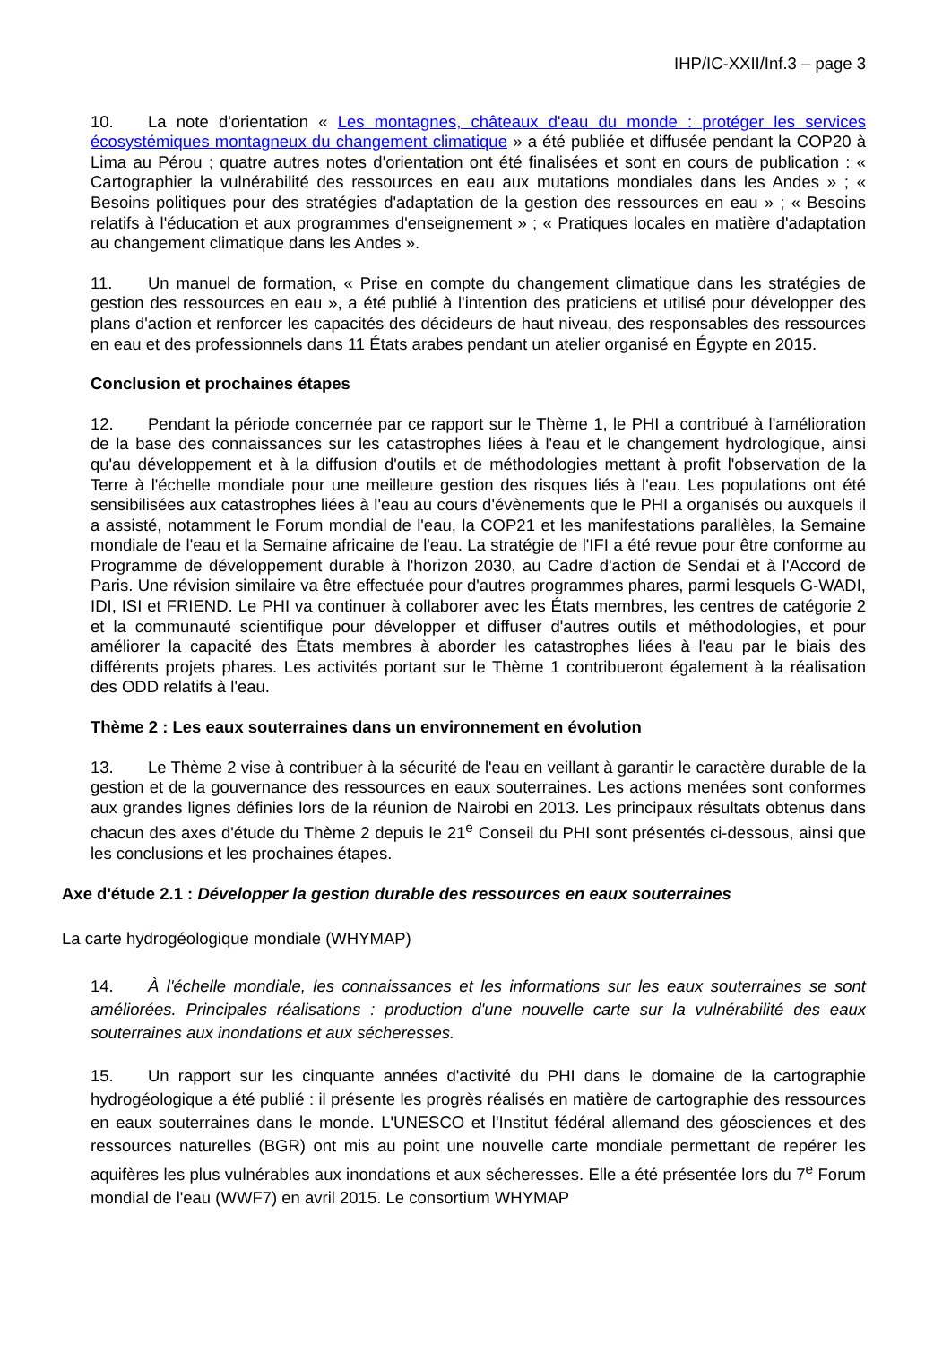IHP/IC-XXII/Inf.3 – page 3
10. La note d'orientation « Les montagnes, châteaux d'eau du monde : protéger les services écosystémiques montagneux du changement climatique » a été publiée et diffusée pendant la COP20 à Lima au Pérou ; quatre autres notes d'orientation ont été finalisées et sont en cours de publication : « Cartographier la vulnérabilité des ressources en eau aux mutations mondiales dans les Andes » ; « Besoins politiques pour des stratégies d'adaptation de la gestion des ressources en eau » ; « Besoins relatifs à l'éducation et aux programmes d'enseignement » ; « Pratiques locales en matière d'adaptation au changement climatique dans les Andes ».
11. Un manuel de formation, « Prise en compte du changement climatique dans les stratégies de gestion des ressources en eau », a été publié à l'intention des praticiens et utilisé pour développer des plans d'action et renforcer les capacités des décideurs de haut niveau, des responsables des ressources en eau et des professionnels dans 11 États arabes pendant un atelier organisé en Égypte en 2015.
Conclusion et prochaines étapes
12. Pendant la période concernée par ce rapport sur le Thème 1, le PHI a contribué à l'amélioration de la base des connaissances sur les catastrophes liées à l'eau et le changement hydrologique, ainsi qu'au développement et à la diffusion d'outils et de méthodologies mettant à profit l'observation de la Terre à l'échelle mondiale pour une meilleure gestion des risques liés à l'eau. Les populations ont été sensibilisées aux catastrophes liées à l'eau au cours d'évènements que le PHI a organisés ou auxquels il a assisté, notamment le Forum mondial de l'eau, la COP21 et les manifestations parallèles, la Semaine mondiale de l'eau et la Semaine africaine de l'eau. La stratégie de l'IFI a été revue pour être conforme au Programme de développement durable à l'horizon 2030, au Cadre d'action de Sendai et à l'Accord de Paris. Une révision similaire va être effectuée pour d'autres programmes phares, parmi lesquels G-WADI, IDI, ISI et FRIEND. Le PHI va continuer à collaborer avec les États membres, les centres de catégorie 2 et la communauté scientifique pour développer et diffuser d'autres outils et méthodologies, et pour améliorer la capacité des États membres à aborder les catastrophes liées à l'eau par le biais des différents projets phares. Les activités portant sur le Thème 1 contribueront également à la réalisation des ODD relatifs à l'eau.
Thème 2 : Les eaux souterraines dans un environnement en évolution
13. Le Thème 2 vise à contribuer à la sécurité de l'eau en veillant à garantir le caractère durable de la gestion et de la gouvernance des ressources en eaux souterraines. Les actions menées sont conformes aux grandes lignes définies lors de la réunion de Nairobi en 2013. Les principaux résultats obtenus dans chacun des axes d'étude du Thème 2 depuis le 21<sup>e</sup> Conseil du PHI sont présentés ci-dessous, ainsi que les conclusions et les prochaines étapes.
Axe d'étude 2.1 : Développer la gestion durable des ressources en eaux souterraines
La carte hydrogéologique mondiale (WHYMAP)
14. À l'échelle mondiale, les connaissances et les informations sur les eaux souterraines se sont améliorées. Principales réalisations : production d'une nouvelle carte sur la vulnérabilité des eaux souterraines aux inondations et aux sécheresses.
15. Un rapport sur les cinquante années d'activité du PHI dans le domaine de la cartographie hydrogéologique a été publié : il présente les progrès réalisés en matière de cartographie des ressources en eaux souterraines dans le monde. L'UNESCO et l'Institut fédéral allemand des géosciences et des ressources naturelles (BGR) ont mis au point une nouvelle carte mondiale permettant de repérer les aquifères les plus vulnérables aux inondations et aux sécheresses. Elle a été présentée lors du 7<sup>e</sup> Forum mondial de l'eau (WWF7) en avril 2015. Le consortium WHYMAP